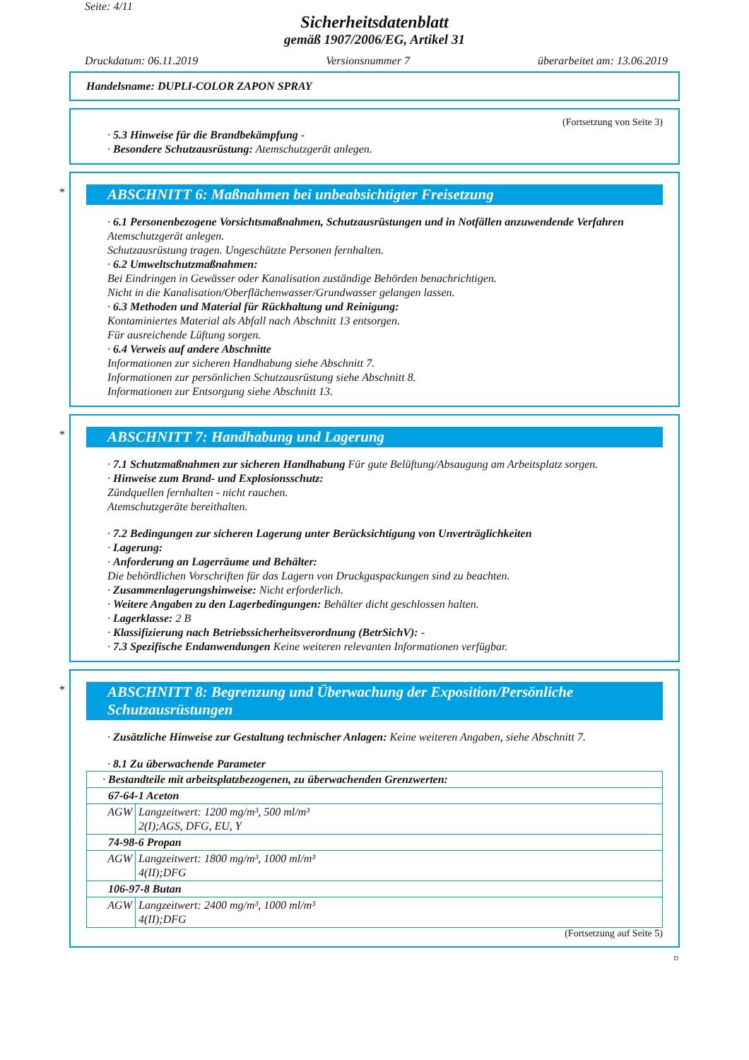Seite: 4/11
Sicherheitsdatenblatt
gemäß 1907/2006/EG, Artikel 31
Druckdatum: 06.11.2019 Versionsnummer 7 überarbeitet am: 13.06.2019
Handelsname: DUPLI-COLOR ZAPON SPRAY
(Fortsetzung von Seite 3)
· 5.3 Hinweise für die Brandbekämpfung -
· Besondere Schutzausrüstung: Atemschutzgerät anlegen.
*
ABSCHNITT 6: Maßnahmen bei unbeabsichtigter Freisetzung
· 6.1 Personenbezogene Vorsichtsmaßnahmen, Schutzausrüstungen und in Notfällen anzuwendende Verfahren
Atemschutzgerät anlegen.
Schutzausrüstung tragen. Ungeschützte Personen fernhalten.
· 6.2 Umweltschutzmaßnahmen:
Bei Eindringen in Gewässer oder Kanalisation zuständige Behörden benachrichtigen.
Nicht in die Kanalisation/Oberflächenwasser/Grundwasser gelangen lassen.
· 6.3 Methoden und Material für Rückhaltung und Reinigung:
Kontaminiertes Material als Abfall nach Abschnitt 13 entsorgen.
Für ausreichende Lüftung sorgen.
· 6.4 Verweis auf andere Abschnitte
Informationen zur sicheren Handhabung siehe Abschnitt 7.
Informationen zur persönlichen Schutzausrüstung siehe Abschnitt 8.
Informationen zur Entsorgung siehe Abschnitt 13.
*
ABSCHNITT 7: Handhabung und Lagerung
· 7.1 Schutzmaßnahmen zur sicheren Handhabung Für gute Belüftung/Absaugung am Arbeitsplatz sorgen.
· Hinweise zum Brand- und Explosionsschutz:
Zündquellen fernhalten - nicht rauchen.
Atemschutzgeräte bereithalten.
· 7.2 Bedingungen zur sicheren Lagerung unter Berücksichtigung von Unverträglichkeiten
· Lagerung:
· Anforderung an Lagerräume und Behälter:
Die behördlichen Vorschriften für das Lagern von Druckgaspackungen sind zu beachten.
· Zusammenlagerungshinweise: Nicht erforderlich.
· Weitere Angaben zu den Lagerbedingungen: Behälter dicht geschlossen halten.
· Lagerklasse: 2 B
· Klassifizierung nach Betriebssicherheitsverordnung (BetrSichV): -
· 7.3 Spezifische Endanwendungen Keine weiteren relevanten Informationen verfügbar.
*
ABSCHNITT 8: Begrenzung und Überwachung der Exposition/Persönliche Schutzausrüstungen
· Zusätzliche Hinweise zur Gestaltung technischer Anlagen: Keine weiteren Angaben, siehe Abschnitt 7.
· 8.1 Zu überwachende Parameter
| · Bestandteile mit arbeitsplatzbezogenen, zu überwachenden Grenzwerten: | |
| 67-64-1 Aceton | |
| AGW | Langzeitwert: 1200 mg/m³, 500 ml/m³ 2(I);AGS, DFG, EU, Y |
| 74-98-6 Propan | |
| AGW | Langzeitwert: 1800 mg/m³, 1000 ml/m³ 4(II);DFG |
| 106-97-8 Butan | |
| AGW | Langzeitwert: 2400 mg/m³, 1000 ml/m³ 4(II);DFG |
(Fortsetzung auf Seite 5)
D